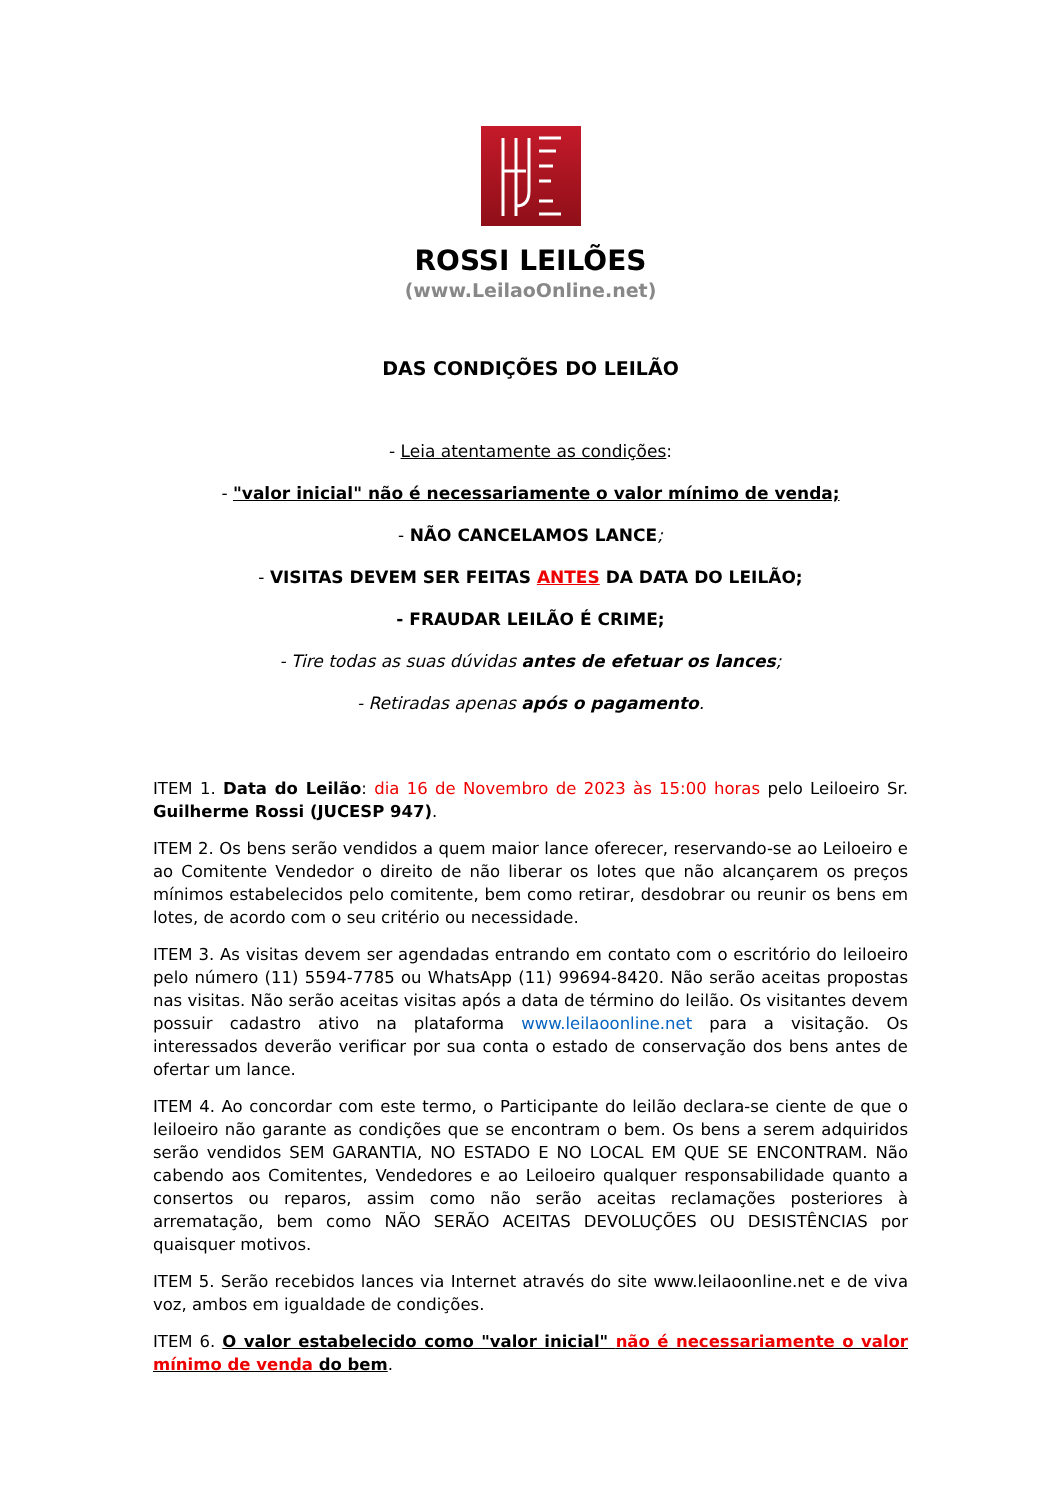ROSSI LEILÕES
(www.LeilaoOnline.net)
DAS CONDIÇÕES DO LEILÃO
- Leia atentamente as condições:
- "valor inicial" não é necessariamente o valor mínimo de venda;
- NÃO CANCELAMOS LANCE;
- VISITAS DEVEM SER FEITAS ANTES DA DATA DO LEILÃO;
- FRAUDAR LEILÃO É CRIME;
- Tire todas as suas dúvidas antes de efetuar os lances;
- Retiradas apenas após o pagamento.
ITEM 1. Data do Leilão: dia 16 de Novembro de 2023 às 15:00 horas pelo Leiloeiro Sr. Guilherme Rossi (JUCESP 947).
ITEM 2. Os bens serão vendidos a quem maior lance oferecer, reservando-se ao Leiloeiro e ao Comitente Vendedor o direito de não liberar os lotes que não alcançarem os preços mínimos estabelecidos pelo comitente, bem como retirar, desdobrar ou reunir os bens em lotes, de acordo com o seu critério ou necessidade.
ITEM 3. As visitas devem ser agendadas entrando em contato com o escritório do leiloeiro pelo número (11) 5594-7785 ou WhatsApp (11) 99694-8420. Não serão aceitas propostas nas visitas. Não serão aceitas visitas após a data de término do leilão. Os visitantes devem possuir cadastro ativo na plataforma www.leilaoonline.net para a visitação. Os interessados deverão verificar por sua conta o estado de conservação dos bens antes de ofertar um lance.
ITEM 4. Ao concordar com este termo, o Participante do leilão declara-se ciente de que o leiloeiro não garante as condições que se encontram o bem. Os bens a serem adquiridos serão vendidos SEM GARANTIA, NO ESTADO E NO LOCAL EM QUE SE ENCONTRAM. Não cabendo aos Comitentes, Vendedores e ao Leiloeiro qualquer responsabilidade quanto a consertos ou reparos, assim como não serão aceitas reclamações posteriores à arrematação, bem como NÃO SERÃO ACEITAS DEVOLUÇÕES OU DESISTÊNCIAS por quaisquer motivos.
ITEM 5. Serão recebidos lances via Internet através do site www.leilaoonline.net e de viva voz, ambos em igualdade de condições.
ITEM 6. O valor estabelecido como "valor inicial" não é necessariamente o valor mínimo de venda do bem.